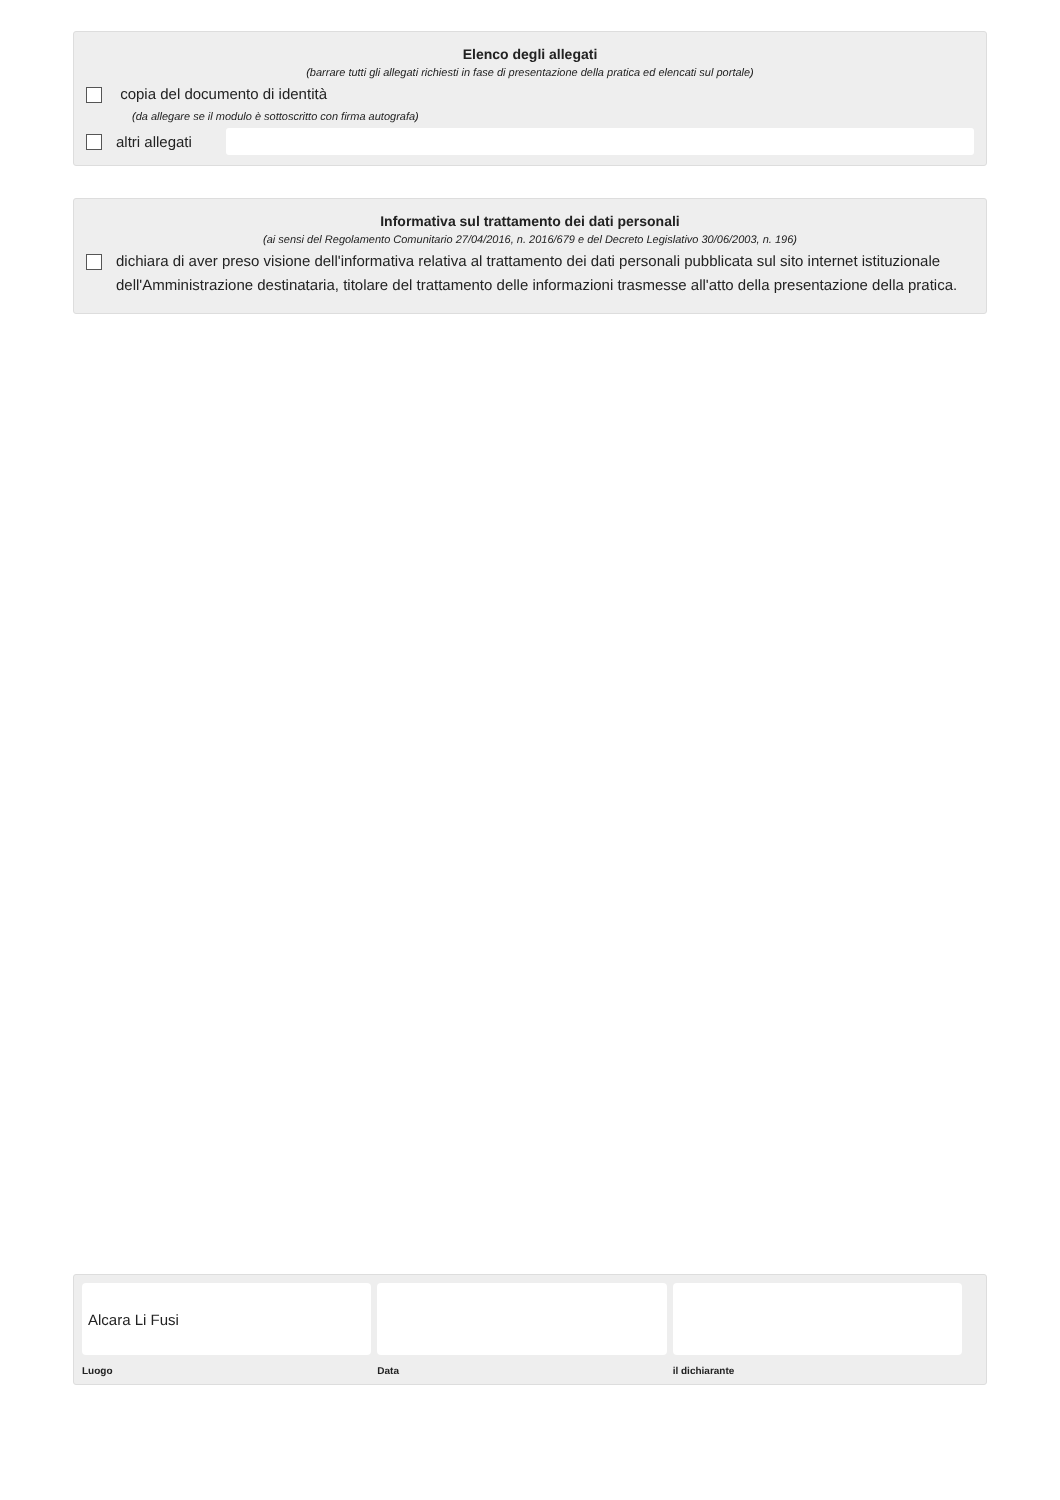Elenco degli allegati
(barrare tutti gli allegati richiesti in fase di presentazione della pratica ed elencati sul portale)
copia del documento di identità
(da allegare se il modulo è sottoscritto con firma autografa)
altri allegati
Informativa sul trattamento dei dati personali
(ai sensi del Regolamento Comunitario 27/04/2016, n. 2016/679 e del Decreto Legislativo 30/06/2003, n. 196)
dichiara di aver preso visione dell'informativa relativa al trattamento dei dati personali pubblicata sul sito internet istituzionale dell'Amministrazione destinataria, titolare del trattamento delle informazioni trasmesse all'atto della presentazione della pratica.
Alcara Li Fusi
Luogo
Data il dichiarante